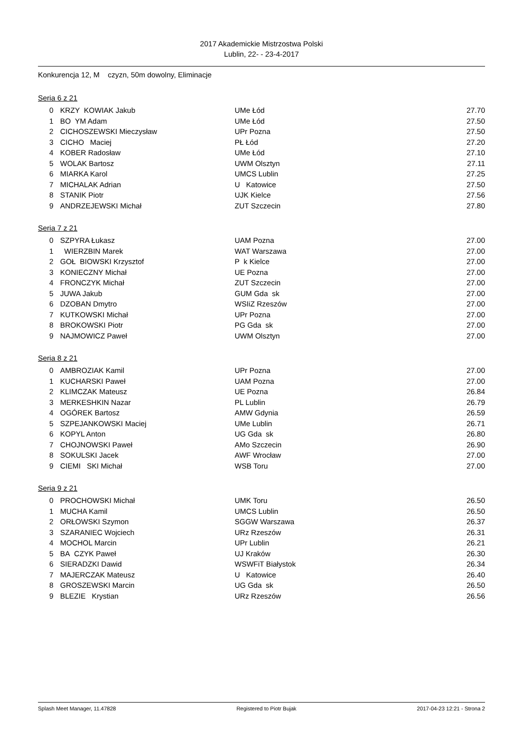2017 Akademickie Mistrzostwa Polski
Lublin, 22- - 23-4-2017
Konkurencja 12, M czyzn, 50m dowolny, Eliminacje
Seria 6 z 21
| 0 | KRZY KOWIAK Jakub | UMe Łód | 27.70 |
| 1 | BO YM Adam | UMe Łód | 27.50 |
| 2 | CICHOSZEWSKI Mieczysław | UPr Pozna | 27.50 |
| 3 | CICHO Maciej | PŁ Łód | 27.20 |
| 4 | KOBER Radosław | UMe Łód | 27.10 |
| 5 | WOLAK Bartosz | UWM Olsztyn | 27.11 |
| 6 | MIARKA Karol | UMCS Lublin | 27.25 |
| 7 | MICHALAK Adrian | U Katowice | 27.50 |
| 8 | STANIK Piotr | UJK Kielce | 27.56 |
| 9 | ANDRZEJEWSKI Michał | ZUT Szczecin | 27.80 |
Seria 7 z 21
| 0 | SZPYRA Łukasz | UAM Pozna | 27.00 |
| 1 | WIERZBIN Marek | WAT Warszawa | 27.00 |
| 2 | GOŁ BIOWSKI Krzysztof | P k Kielce | 27.00 |
| 3 | KONIECZNY Michał | UE Pozna | 27.00 |
| 4 | FRONCZYK Michał | ZUT Szczecin | 27.00 |
| 5 | JUWA Jakub | GUM Gda sk | 27.00 |
| 6 | DZOBAN Dmytro | WSIiZ Rzeszów | 27.00 |
| 7 | KUTKOWSKI Michał | UPr Pozna | 27.00 |
| 8 | BROKOWSKI Piotr | PG Gda sk | 27.00 |
| 9 | NAJMOWICZ Paweł | UWM Olsztyn | 27.00 |
Seria 8 z 21
| 0 | AMBROZIAK Kamil | UPr Pozna | 27.00 |
| 1 | KUCHARSKI Paweł | UAM Pozna | 27.00 |
| 2 | KLIMCZAK Mateusz | UE Pozna | 26.84 |
| 3 | MERKESHKIN Nazar | PL Lublin | 26.79 |
| 4 | OGÓREK Bartosz | AMW Gdynia | 26.59 |
| 5 | SZPEJANKOWSKI Maciej | UMe Lublin | 26.71 |
| 6 | KOPYL Anton | UG Gda sk | 26.80 |
| 7 | CHOJNOWSKI Paweł | AMo Szczecin | 26.90 |
| 8 | SOKULSKI Jacek | AWF Wrocław | 27.00 |
| 9 | CIEMI SKI Michał | WSB Toru | 27.00 |
Seria 9 z 21
| 0 | PROCHOWSKI Michał | UMK Toru | 26.50 |
| 1 | MUCHA Kamil | UMCS Lublin | 26.50 |
| 2 | ORŁOWSKI Szymon | SGGW Warszawa | 26.37 |
| 3 | SZARANIEC Wojciech | URz Rzeszów | 26.31 |
| 4 | MOCHOL Marcin | UPr Lublin | 26.21 |
| 5 | BA CZYK Paweł | UJ Kraków | 26.30 |
| 6 | SIERADZKI Dawid | WSWFiT Białystok | 26.34 |
| 7 | MAJERCZAK Mateusz | U Katowice | 26.40 |
| 8 | GROSZEWSKI Marcin | UG Gda sk | 26.50 |
| 9 | BLEZIE Krystian | URz Rzeszów | 26.56 |
Splash Meet Manager, 11.47828 Registered to Piotr Bujak 2017-04-23 12:21 - Strona 2